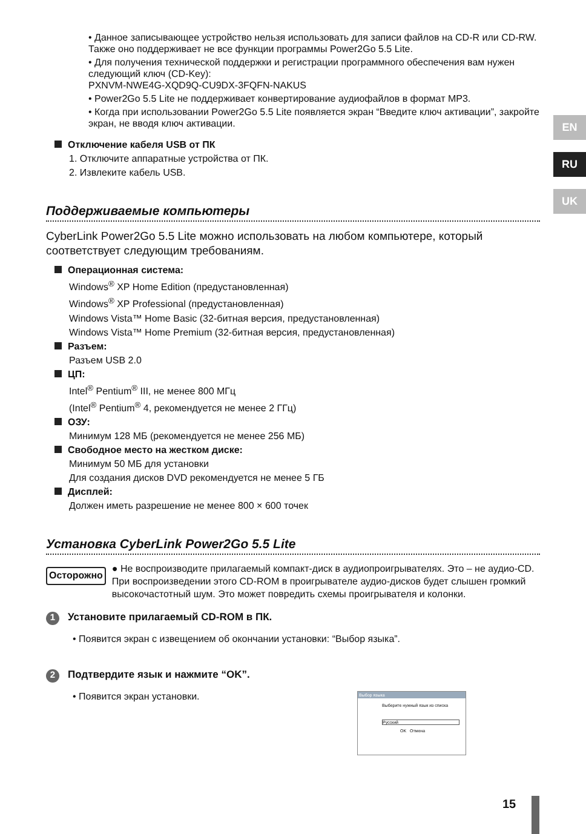• Данное записывающее устройство нельзя использовать для записи файлов на CD-R или CD-RW. Также оно поддерживает не все функции программы Power2Go 5.5 Lite.
• Для получения технической поддержки и регистрации программного обеспечения вам нужен следующий ключ (CD-Key):
PXNVM-NWE4G-XQD9Q-CU9DX-3FQFN-NAKUS
• Power2Go 5.5 Lite не поддерживает конвертирование аудиофайлов в формат MP3.
• Когда при использовании Power2Go 5.5 Lite появляется экран “Введите ключ активации”, закройте экран, не вводя ключ активации.
Отключение кабеля USB от ПК
1. Отключите аппаратные устройства от ПК.
2. Извлеките кабель USB.
Поддерживаемые компьютеры
CyberLink Power2Go 5.5 Lite можно использовать на любом компьютере, который соответствует следующим требованиям.
Операционная система:
Windows<sup>®</sup> XP Home Edition (предустановленная)
Windows<sup>®</sup> XP Professional (предустановленная)
Windows Vista™ Home Basic (32-битная версия, предустановленная)
Windows Vista™ Home Premium (32-битная версия, предустановленная)
Разъем:
Разъем USB 2.0
ЦП:
Intel<sup>®</sup> Pentium<sup>®</sup> III, не менее 800 МГц
(Intel<sup>®</sup> Pentium<sup>®</sup> 4, рекомендуется не менее 2 ГГц)
ОЗУ:
Минимум 128 МБ (рекомендуется не менее 256 МБ)
Свободное место на жестком диске:
Минимум 50 МБ для установки
Для создания дисков DVD рекомендуется не менее 5 ГБ
Дисплей:
Должен иметь разрешение не менее 800 × 600 точек
Установка CyberLink Power2Go 5.5 Lite
Осторожно
● Не воспроизводите прилагаемый компакт-диск в аудиопроигрывателях. Это – не аудио-CD. При воспроизведении этого CD-ROM в проигрывателе аудио-дисков будет слышен громкий высокочастотный шум. Это может повредить схемы проигрывателя и колонки.
1 Установите прилагаемый CD-ROM в ПК.
• Появится экран с извещением об окончании установки: “Выбор языка”.
2 Подтвердите язык и нажмите “OK”.
• Появится экран установки.
Выбор языка
Выберите нужный язык из списка
Русский
OK Отмена
EN
RU
UK
15